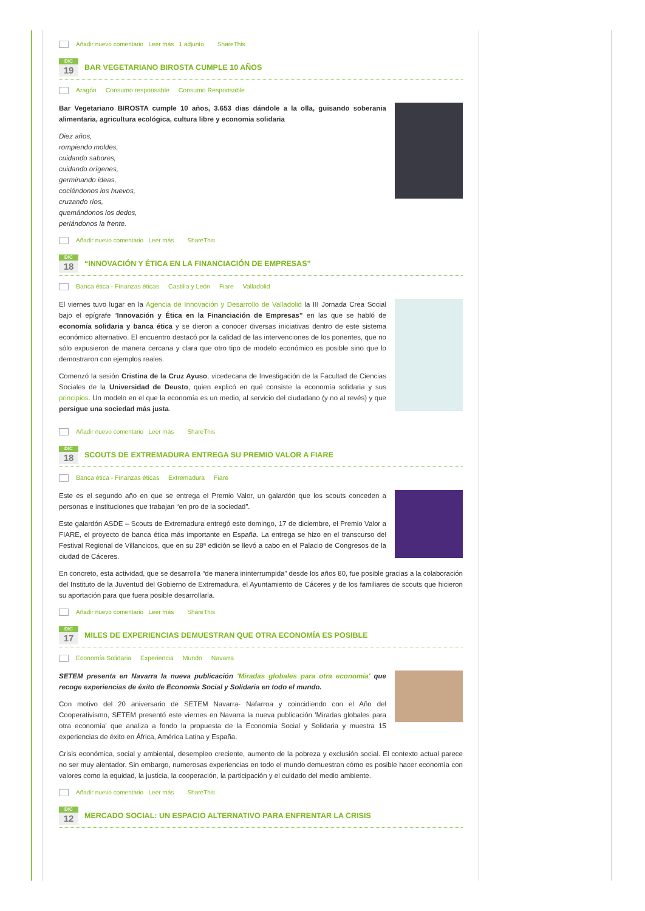Añadir nuevo comentario Leer más 1 adjunto ShareThis
DIC
19
BAR VEGETARIANO BIROSTA CUMPLE 10 AÑOS
Aragón Consumo responsable Consumo Responsable
Bar Vegetariano BIROSTA cumple 10 años, 3.653 dias dándole a la olla, guisando soberania alimentaria, agricultura ecológica, cultura libre y economia solidaria
Diez años,
rompiendo moldes,
cuidando sabores,
cuidando orígenes,
germinando ideas,
cociéndonos los huevos,
cruzando ríos,
quemándonos los dedos,
perlándonos la frente.
Añadir nuevo comentario Leer más ShareThis
DIC
18
“INNOVACIÓN Y ÉTICA EN LA FINANCIACIÓN DE EMPRESAS”
Banca ética - Finanzas éticas Castilla y León Fiare Valladolid
El viernes tuvo lugar en la Agencia de Innovación y Desarrollo de Valladolid la III Jornada Crea Social bajo el epígrafe “Innovación y Ética en la Financiación de Empresas” en las que se habló de economía solidaria y banca ética y se dieron a conocer diversas iniciativas dentro de este sistema económico alternativo. El encuentro destacó por la calidad de las intervenciones de los ponentes, que no sólo expusieron de manera cercana y clara que otro tipo de modelo económico es posible sino que lo demostraron con ejemplos reales.
Comenzó la sesión Cristina de la Cruz Ayuso, vicedecana de Investigación de la Facultad de Ciencias Sociales de la Universidad de Deusto, quien explicó en qué consiste la economía solidaria y sus principios. Un modelo en el que la economía es un medio, al servicio del ciudadano (y no al revés) y que persigue una sociedad más justa.
Añadir nuevo comentario Leer más ShareThis
DIC
18
SCOUTS DE EXTREMADURA ENTREGA SU PREMIO VALOR A FIARE
Banca ética - Finanzas éticas Extremadura Fiare
Este es el segundo año en que se entrega el Premio Valor, un galardón que los scouts conceden a personas e instituciones que trabajan “en pro de la sociedad”.
Este galardón ASDE – Scouts de Extremadura entregó este domingo, 17 de diciembre, el Premio Valor a FIARE, el proyecto de banca ética más importante en España. La entrega se hizo en el transcurso del Festival Regional de Villancicos, que en su 28ª edición se llevó a cabo en el Palacio de Congresos de la ciudad de Cáceres.
En concreto, esta actividad, que se desarrolla “de manera ininterrumpida” desde los años 80, fue posible gracias a la colaboración del Instituto de la Juventud del Gobierno de Extremadura, el Ayuntamiento de Cáceres y de los familiares de scouts que hicieron su aportación para que fuera posible desarrollarla.
Añadir nuevo comentario Leer más ShareThis
DIC
17
MILES DE EXPERIENCIAS DEMUESTRAN QUE OTRA ECONOMÍA ES POSIBLE
Economía Solidaria Experiencia Mundo Navarra
SETEM presenta en Navarra la nueva publicación 'Miradas globales para otra economía' que recoge experiencias de éxito de Economía Social y Solidaria en todo el mundo.
Con motivo del 20 aniversario de SETEM Navarra- Nafarroa y coincidiendo con el Año del Cooperativismo, SETEM presentó este viernes en Navarra la nueva publicación 'Miradas globales para otra economía' que analiza a fondo la propuesta de la Economía Social y Solidaria y muestra 15 experiencias de éxito en África, América Latina y España.
Crisis económica, social y ambiental, desempleo creciente, aumento de la pobreza y exclusión social. El contexto actual parece no ser muy alentador. Sin embargo, numerosas experiencias en todo el mundo demuestran cómo es posible hacer economía con valores como la equidad, la justicia, la cooperación, la participación y el cuidado del medio ambiente.
Añadir nuevo comentario Leer más ShareThis
DIC
12
MERCADO SOCIAL: UN ESPACIO ALTERNATIVO PARA ENFRENTAR LA CRISIS